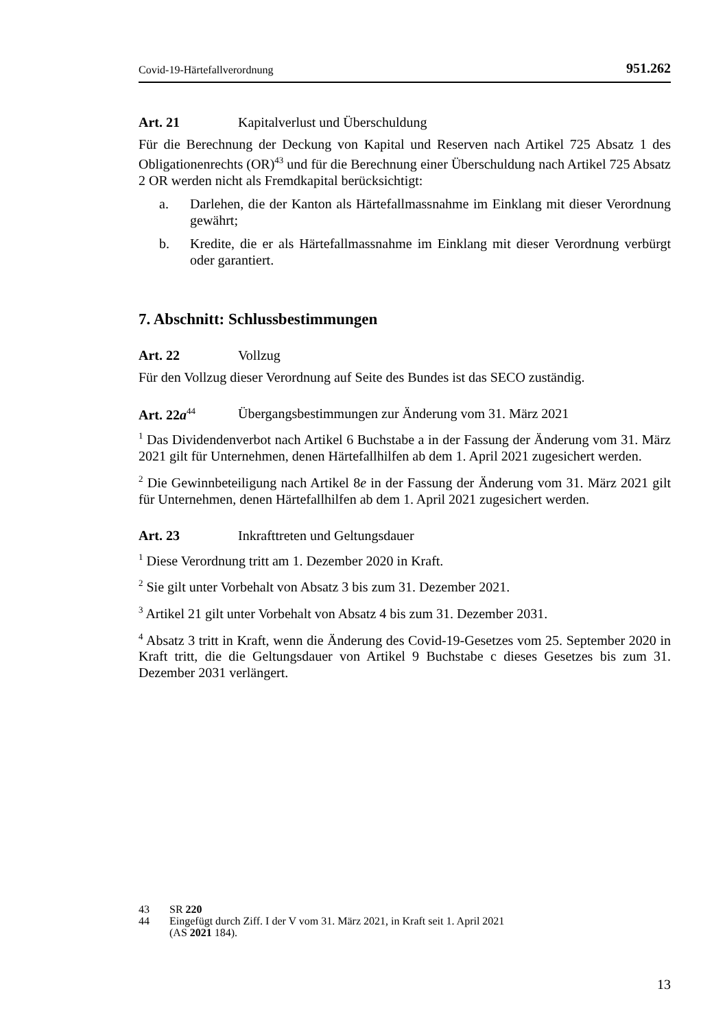Covid-19-Härtefallverordnung 951.262
Art. 21 Kapitalverlust und Überschuldung
Für die Berechnung der Deckung von Kapital und Reserven nach Artikel 725 Absatz 1 des Obligationenrechts (OR)<sup>43</sup> und für die Berechnung einer Überschuldung nach Artikel 725 Absatz 2 OR werden nicht als Fremdkapital berücksichtigt:
a. Darlehen, die der Kanton als Härtefallmassnahme im Einklang mit dieser Verordnung gewährt;
b. Kredite, die er als Härtefallmassnahme im Einklang mit dieser Verordnung verbürgt oder garantiert.
7. Abschnitt: Schlussbestimmungen
Art. 22 Vollzug
Für den Vollzug dieser Verordnung auf Seite des Bundes ist das SECO zuständig.
Art. 22a<sup>44</sup> Übergangsbestimmungen zur Änderung vom 31. März 2021
<sup>1</sup> Das Dividendenverbot nach Artikel 6 Buchstabe a in der Fassung der Änderung vom 31. März 2021 gilt für Unternehmen, denen Härtefallhilfen ab dem 1. April 2021 zugesichert werden.
<sup>2</sup> Die Gewinnbeteiligung nach Artikel 8e in der Fassung der Änderung vom 31. März 2021 gilt für Unternehmen, denen Härtefallhilfen ab dem 1. April 2021 zugesichert werden.
Art. 23 Inkrafttreten und Geltungsdauer
<sup>1</sup> Diese Verordnung tritt am 1. Dezember 2020 in Kraft.
<sup>2</sup> Sie gilt unter Vorbehalt von Absatz 3 bis zum 31. Dezember 2021.
<sup>3</sup> Artikel 21 gilt unter Vorbehalt von Absatz 4 bis zum 31. Dezember 2031.
<sup>4</sup> Absatz 3 tritt in Kraft, wenn die Änderung des Covid-19-Gesetzes vom 25. September 2020 in Kraft tritt, die die Geltungsdauer von Artikel 9 Buchstabe c dieses Gesetzes bis zum 31. Dezember 2031 verlängert.
43 SR 220
44 Eingefügt durch Ziff. I der V vom 31. März 2021, in Kraft seit 1. April 2021
(AS 2021 184).
13